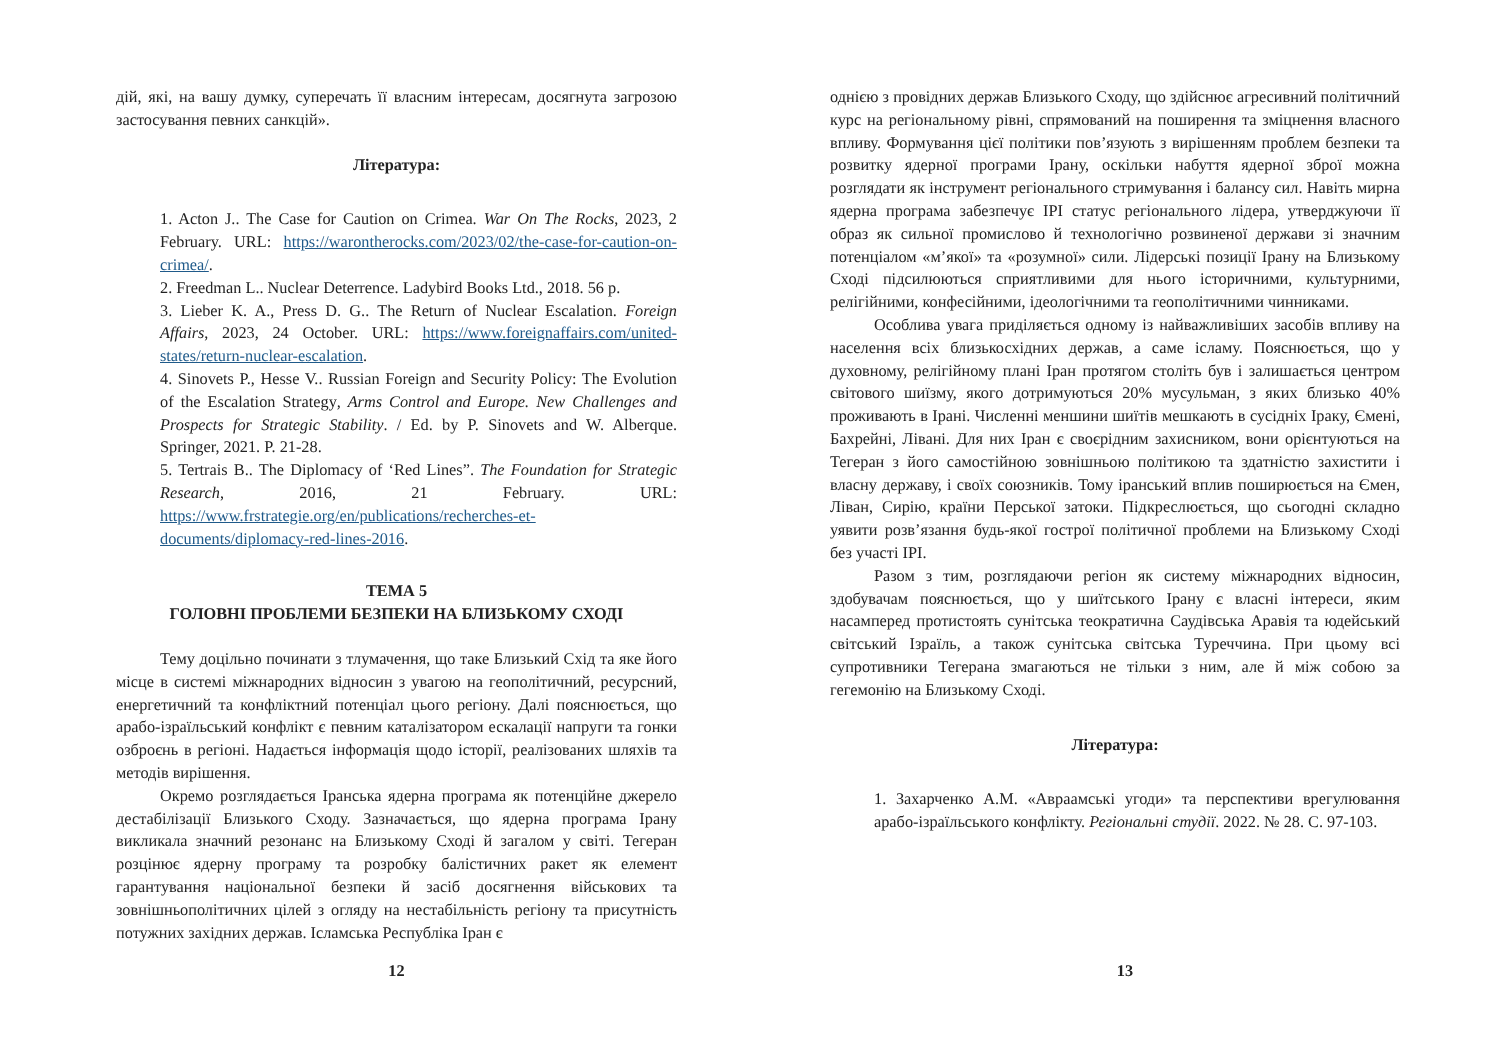дій, які, на вашу думку, суперечать її власним інтересам, досягнута загрозою застосування певних санкцій».
Література:
1. Acton J.. The Case for Caution on Crimea. War On The Rocks, 2023, 2 February. URL: https://warontherocks.com/2023/02/the-case-for-caution-on-crimea/.
2. Freedman L.. Nuclear Deterrence. Ladybird Books Ltd., 2018. 56 p.
3. Lieber K. A., Press D. G.. The Return of Nuclear Escalation. Foreign Affairs, 2023, 24 October. URL: https://www.foreignaffairs.com/united-states/return-nuclear-escalation.
4. Sinovets P., Hesse V.. Russian Foreign and Security Policy: The Evolution of the Escalation Strategy, Arms Control and Europe. New Challenges and Prospects for Strategic Stability. / Ed. by P. Sinovets and W. Alberque. Springer, 2021. P. 21-28.
5. Tertrais B.. The Diplomacy of ‘Red Lines”. The Foundation for Strategic Research, 2016, 21 February. URL: https://www.frstrategie.org/en/publications/recherches-et-documents/diplomacy-red-lines-2016.
ТЕМА 5
ГОЛОВНІ ПРОБЛЕМИ БЕЗПЕКИ НА БЛИЗЬКОМУ СХОДІ
Тему доцільно починати з тлумачення, що таке Близький Схід та яке його місце в системі міжнародних відносин з увагою на геополітичний, ресурсний, енергетичний та конфліктний потенціал цього регіону. Далі пояснюється, що арабо-ізраїльський конфлікт є певним каталізатором ескалації напруги та гонки озброєнь в регіоні. Надається інформація щодо історії, реалізованих шляхів та методів вирішення.
Окремо розглядається Іранська ядерна програма як потенційне джерело дестабілізації Близького Сходу. Зазначається, що ядерна програма Ірану викликала значний резонанс на Близькому Сході й загалом у світі. Тегеран розцінює ядерну програму та розробку балістичних ракет як елемент гарантування національної безпеки й засіб досягнення військових та зовнішньополітичних цілей з огляду на нестабільність регіону та присутність потужних західних держав. Ісламська Республіка Іран є
12
однією з провідних держав Близького Сходу, що здійснює агресивний політичний курс на регіональному рівні, спрямований на поширення та зміцнення власного впливу. Формування цієї політики пов’язують з вирішенням проблем безпеки та розвитку ядерної програми Ірану, оскільки набуття ядерної зброї можна розглядати як інструмент регіонального стримування і балансу сил. Навіть мирна ядерна програма забезпечує ІРІ статус регіонального лідера, утверджуючи її образ як сильної промислово й технологічно розвиненої держави зі значним потенціалом «м’якої» та «розумної» сили. Лідерські позиції Ірану на Близькому Сході підсилюються сприятливими для нього історичними, культурними, релігійними, конфесійними, ідеологічними та геополітичними чинниками.
Особлива увага приділяється одному із найважливіших засобів впливу на населення всіх близькосхідних держав, а саме ісламу. Пояснюється, що у духовному, релігійному плані Іран протягом століть був і залишається центром світового шиїзму, якого дотримуються 20% мусульман, з яких близько 40% проживають в Ірані. Численні меншини шиїтів мешкають в сусідніх Іраку, Ємені, Бахрейні, Лівані. Для них Іран є своєрідним захисником, вони орієнтуються на Тегеран з його самостійною зовнішньою політикою та здатністю захистити і власну державу, і своїх союзників. Тому іранський вплив поширюється на Ємен, Ліван, Сирію, країни Перської затоки. Підкреслюється, що сьогодні складно уявити розв’язання будь-якої гострої політичної проблеми на Близькому Сході без участі ІРІ.
Разом з тим, розглядаючи регіон як систему міжнародних відносин, здобувачам пояснюється, що у шиїтського Ірану є власні інтереси, яким насамперед протистоять сунітська теократична Саудівська Аравія та юдейський світський Ізраїль, а також сунітська світська Туреччина. При цьому всі супротивники Тегерана змагаються не тільки з ним, але й між собою за гегемонію на Близькому Сході.
Література:
1. Захарченко А.М. «Авраамські угоди» та перспективи врегулювання арабо-ізраїльського конфлікту. Регіональні студії. 2022. № 28. С. 97-103.
13